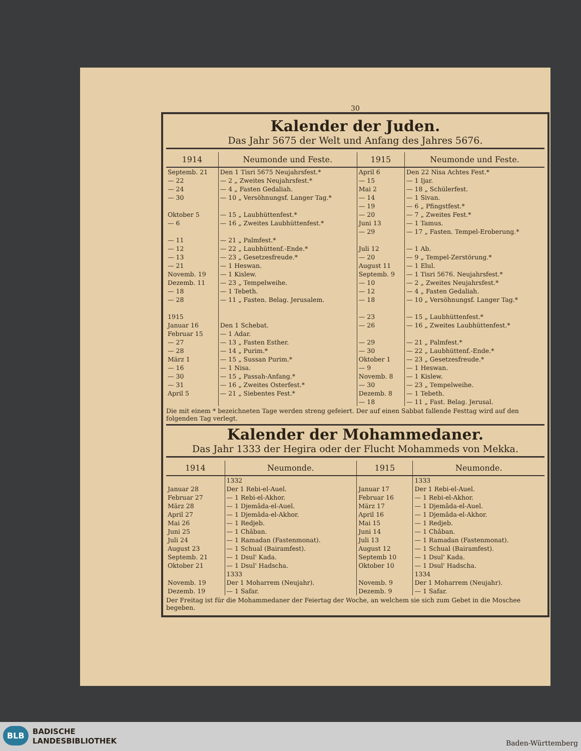30
Kalender der Juden.
Das Jahr 5675 der Welt und Anfang des Jahres 5676.
| 1914 | Neumonde und Feste. | 1915 | Neumonde und Feste. |
| --- | --- | --- | --- |
| Septemb. 21 — 22 — 24 — 30 Oktober 5 — 6 — 11 — 12 — 13 — 21 Novemb. 19 Dezemb. 11 — 18 — 28 1915 Januar 16 Februar 15 — 27 — 28 März 1 — 16 — 30 — 31 April 5 | Den 1 Tisri 5675 Neujahrsfest.* — 2 „ Zweites Neujahrsfest.* — 4 „ Fasten Gedaliah. — 10 „ Versöhnungsf. Langer Tag.* — 15 „ Laubhüttenfest.* — 16 „ Zweites Laubhüttenfest.* — 21 „ Palmfest.* — 22 „ Laubhüttenf.-Ende.* — 23 „ Gesetzesfreude.* — 1 Heswan. — 1 Kislew. — 23 „ Tempelweihe. — 1 Tebeth. — 11 „ Fasten. Belag. Jerusalem. Den 1 Schebat. — 1 Adar. — 13 „ Fasten Esther. — 14 „ Purim.* — 15 „ Sussan Purim.* — 1 Nisa. — 15 „ Passah-Anfang.* — 16 „ Zweites Osterfest.* — 21 „ Siebentes Fest.* | April 6 — 15 Mai 2 — 14 — 19 — 20 Juni 13 — 29 Juli 12 — 20 August 11 Septemb. 9 — 10 — 12 — 18 — 23 — 26 — 29 — 30 Oktober 1 — 9 Novemb. 8 — 30 Dezemb. 8 — 18 | Den 22 Nisa Achtes Fest.* — 1 Ijar. — 18 „ Schülerfest. — 1 Sivan. — 6 „ Pfingstfest.* — 7 „ Zweites Fest.* — 1 Tamus. — 17 „ Fasten. Tempel-Eroberung.* — 1 Ab. — 9 „ Tempel-Zerstörung.* — 1 Elul. — 1 Tisri 5676. Neujahrsfest.* — 2 „ Zweites Neujahrsfest.* — 4 „ Fasten Gedaliah. — 10 „ Versöhnungsf. Langer Tag.* — 15 „ Laubhüttenfest.* — 16 „ Zweites Laubhüttenfest.* — 21 „ Palmfest.* — 22 „ Laubhüttenf.-Ende.* — 23 „ Gesetzesfreude.* — 1 Heswan. — 1 Kislew. — 23 „ Tempelweihe. — 1 Tebeth. — 11 „ Fast. Belag. Jerusal. |
Die mit einem * bezeichneten Tage werden streng gefeiert. Der auf einen Sabbat fallende Festtag wird auf den folgenden Tag verlegt.
Kalender der Mohammedaner.
Das Jahr 1333 der Hegira oder der Flucht Mohammeds von Mekka.
| 1914 | Neumonde. | 1915 | Neumonde. |
| --- | --- | --- | --- |
| Januar 28 Februar 27 März 28 April 27 Mai 26 Juni 25 Juli 24 August 23 Septemb. 21 Oktober 21 Novemb. 19 Dezemb. 19 | 1332 Der 1 Rebi-el-Auel. — 1 Rebi-el-Akhor. — 1 Djemâda-el-Auel. — 1 Djemâda-el-Akhor. — 1 Redjeb. — 1 Châban. — 1 Ramadan (Fastenmonat). — 1 Schual (Bairamfest). — 1 Dsul' Kada. — 1 Dsul' Hadscha. 1333 Der 1 Moharrem (Neujahr). — 1 Safar. | Januar 17 Februar 16 März 17 April 16 Mai 15 Juni 14 Juli 13 August 12 Septemb 10 Oktober 10 Novemb. 9 Dezemb. 9 | 1333 Der 1 Rebi-el-Auel. — 1 Rebi-el-Akhor. — 1 Djemâda-el-Auel. — 1 Djemâda-el-Akhor. — 1 Redjeb. — 1 Châban. — 1 Ramadan (Fastenmonat). — 1 Schual (Bairamfest). — 1 Dsul' Kada. — 1 Dsul' Hadscha. 1334 Der 1 Moharrem (Neujahr). — 1 Safar. |
Der Freitag ist für die Mohammedaner der Feiertag der Woche, an welchem sie sich zum Gebet in die Moschee begeben.
BLB BADISCHE
LANDESBIBLIOTHEK Baden-Württemberg